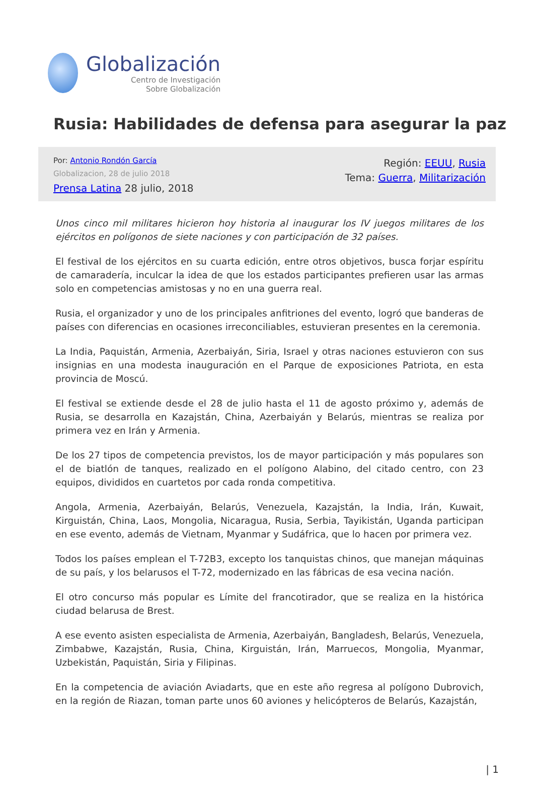Globalización
Centro de Investigación
Sobre Globalización
Rusia: Habilidades de defensa para asegurar la paz
Por: Antonio Rondón García
Globalizacion, 28 de julio 2018
Prensa Latina 28 julio, 2018
Región: EEUU, Rusia
Tema: Guerra, Militarización
Unos cinco mil militares hicieron hoy historia al inaugurar los IV juegos militares de los ejércitos en polígonos de siete naciones y con participación de 32 países.
El festival de los ejércitos en su cuarta edición, entre otros objetivos, busca forjar espíritu de camaradería, inculcar la idea de que los estados participantes prefieren usar las armas solo en competencias amistosas y no en una guerra real.
Rusia, el organizador y uno de los principales anfitriones del evento, logró que banderas de países con diferencias en ocasiones irreconciliables, estuvieran presentes en la ceremonia.
La India, Paquistán, Armenia, Azerbaiyán, Siria, Israel y otras naciones estuvieron con sus insignias en una modesta inauguración en el Parque de exposiciones Patriota, en esta provincia de Moscú.
El festival se extiende desde el 28 de julio hasta el 11 de agosto próximo y, además de Rusia, se desarrolla en Kazajstán, China, Azerbaiyán y Belarús, mientras se realiza por primera vez en Irán y Armenia.
De los 27 tipos de competencia previstos, los de mayor participación y más populares son el de biatlón de tanques, realizado en el polígono Alabino, del citado centro, con 23 equipos, divididos en cuartetos por cada ronda competitiva.
Angola, Armenia, Azerbaiyán, Belarús, Venezuela, Kazajstán, la India, Irán, Kuwait, Kirguistán, China, Laos, Mongolia, Nicaragua, Rusia, Serbia, Tayikistán, Uganda participan en ese evento, además de Vietnam, Myanmar y Sudáfrica, que lo hacen por primera vez.
Todos los países emplean el T-72B3, excepto los tanquistas chinos, que manejan máquinas de su país, y los belarusos el T-72, modernizado en las fábricas de esa vecina nación.
El otro concurso más popular es Límite del francotirador, que se realiza en la histórica ciudad belarusa de Brest.
A ese evento asisten especialista de Armenia, Azerbaiyán, Bangladesh, Belarús, Venezuela, Zimbabwe, Kazajstán, Rusia, China, Kirguistán, Irán, Marruecos, Mongolia, Myanmar, Uzbekistán, Paquistán, Siria y Filipinas.
En la competencia de aviación Aviadarts, que en este año regresa al polígono Dubrovich, en la región de Riazan, toman parte unos 60 aviones y helicópteros de Belarús, Kazajstán,
| 1